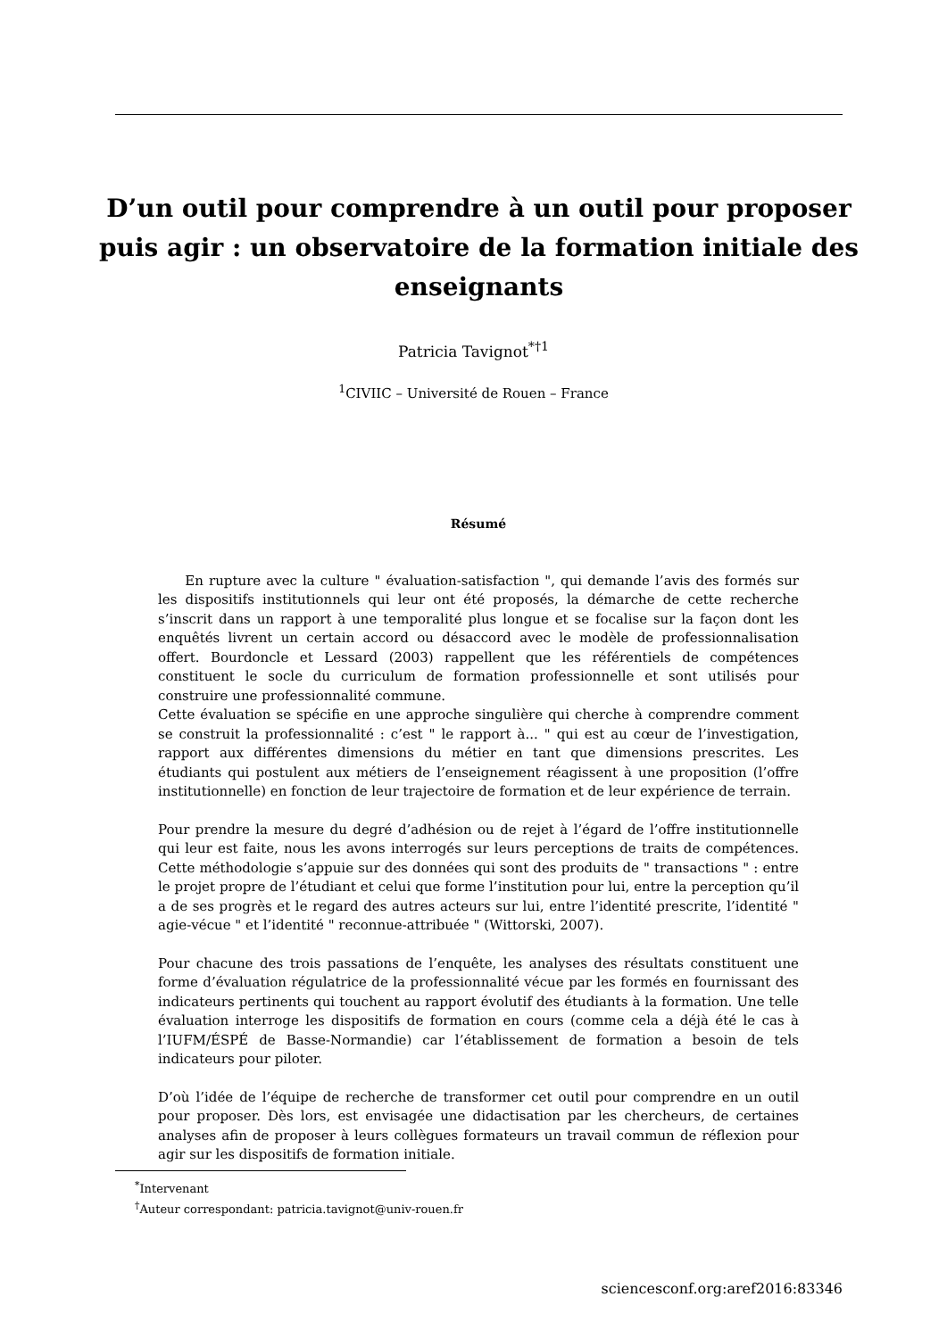D’un outil pour comprendre à un outil pour proposer puis agir : un observatoire de la formation initiale des enseignants
Patricia Tavignot<sup>*†1</sup>
<sup>1</sup> CIVIIC – Université de Rouen – France
Résumé
En rupture avec la culture " évaluation-satisfaction ", qui demande l’avis des formés sur les dispositifs institutionnels qui leur ont été proposés, la démarche de cette recherche s’inscrit dans un rapport à une temporalité plus longue et se focalise sur la façon dont les enquêtés livrent un certain accord ou désaccord avec le modèle de professionnalisation offert. Bourdoncle et Lessard (2003) rappellent que les référentiels de compétences constituent le socle du curriculum de formation professionnelle et sont utilisés pour construire une professionnalité commune.
Cette évaluation se spécifie en une approche singulière qui cherche à comprendre comment se construit la professionnalité : c’est " le rapport à... " qui est au cœur de l’investigation, rapport aux différentes dimensions du métier en tant que dimensions prescrites. Les étudiants qui postulent aux métiers de l’enseignement réagissent à une proposition (l’offre institutionnelle) en fonction de leur trajectoire de formation et de leur expérience de terrain.
Pour prendre la mesure du degré d’adhésion ou de rejet à l’égard de l’offre institutionnelle qui leur est faite, nous les avons interrogés sur leurs perceptions de traits de compétences. Cette méthodologie s’appuie sur des données qui sont des produits de " transactions " : entre le projet propre de l’étudiant et celui que forme l’institution pour lui, entre la perception qu’il a de ses progrès et le regard des autres acteurs sur lui, entre l’identité prescrite, l’identité " agie-vécue " et l’identité " reconnue-attribuée " (Wittorski, 2007).
Pour chacune des trois passations de l’enquête, les analyses des résultats constituent une forme d’évaluation régulatrice de la professionnalité vécue par les formés en fournissant des indicateurs pertinents qui touchent au rapport évolutif des étudiants à la formation. Une telle évaluation interroge les dispositifs de formation en cours (comme cela a déjà été le cas à l’IUFM/ÉSPÉ de Basse-Normandie) car l’établissement de formation a besoin de tels indicateurs pour piloter.
D’où l’idée de l’équipe de recherche de transformer cet outil pour comprendre en un outil pour proposer. Dès lors, est envisagée une didactisation par les chercheurs, de certaines analyses afin de proposer à leurs collègues formateurs un travail commun de réflexion pour agir sur les dispositifs de formation initiale.
<sup>*</sup> Intervenant
<sup>†</sup> Auteur correspondant: patricia.tavignot@univ-rouen.fr
sciencesconf.org:aref2016:83346